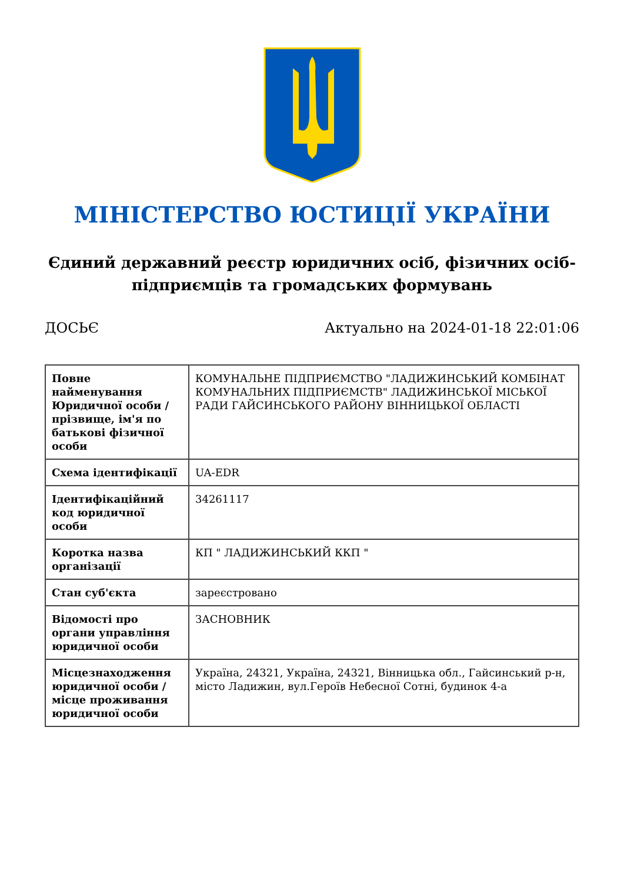МІНІСТЕРСТВО ЮСТИЦІЇ УКРАЇНИ
Єдиний державний реєстр юридичних осіб, фізичних осіб-підприємців та громадських формувань
ДОСЬЄ Актуально на 2024-01-18 22:01:06
| Повне найменування Юридичної особи / прізвище, ім'я по батькові фізичної особи | КОМУНАЛЬНЕ ПІДПРИЄМСТВО "ЛАДИЖИНСЬКИЙ КОМБІНАТ КОМУНАЛЬНИХ ПІДПРИЄМСТВ" ЛАДИЖИНСЬКОЇ МІСЬКОЇ РАДИ ГАЙСИНСЬКОГО РАЙОНУ ВІННИЦЬКОЇ ОБЛАСТІ |
| Схема ідентифікації | UA-EDR |
| Ідентифікаційний код юридичної особи | 34261117 |
| Коротка назва організації | КП " ЛАДИЖИНСЬКИЙ ККП " |
| Стан суб'єкта | зареєстровано |
| Відомості про органи управління юридичної особи | ЗАСНОВНИК |
| Місцезнаходження юридичної особи / місце проживання юридичної особи | Україна, 24321, Україна, 24321, Вінницька обл., Гайсинський р-н, місто Ладижин, вул.Героїв Небесної Сотні, будинок 4-а |